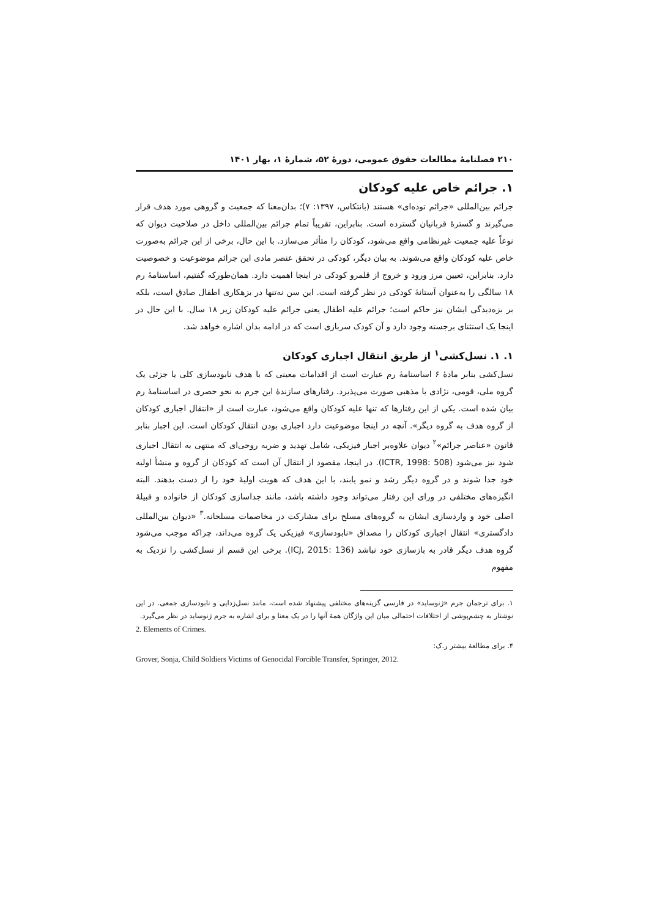۲۱۰ فصلنامهٔ مطالعات حقوق عمومی، دورهٔ ۵۲، شمارهٔ ۱، بهار ۱۴۰۱
۱. جرائم خاص علیه کودکان
جرائم بین‌المللی «جرائم توده‌ای» هستند (بانتکاس، ۱۳۹۷: ۷)؛ بدان‌معنا که جمعیت و گروهی مورد هدف قرار می‌گیرند و گسترهٔ قربانیان گسترده است. بنابراین، تقریباً تمام جرائم بین‌المللی داخل در صلاحیت دیوان که نوعاً علیه جمعیت غیرنظامی واقع می‌شود، کودکان را متأثر می‌سازد. با این حال، برخی از این جرائم به‌صورت خاص علیه کودکان واقع می‌شوند. به بیان دیگر، کودکی در تحقق عنصر مادی این جرائم موضوعیت و خصوصیت دارد. بنابراین، تعیین مرز ورود و خروج از قلمرو کودکی در اینجا اهمیت دارد. همان‌طورکه گفتیم، اساسنامهٔ رم ۱۸ سالگی را به‌عنوان آستانهٔ کودکی در نظر گرفته است. این سن نه‌تنها در بزهکاری اطفال صادق است، بلکه بر بزه‌دیدگی ایشان نیز حاکم است؛ جرائم علیه اطفال یعنی جرائم علیه کودکان زیر ۱۸ سال. با این حال در اینجا یک استثنای برجسته وجود دارد و آن کودک سربازی است که در ادامه بدان اشاره خواهد شد.
۱. ۱. نسل‌کشی<sup>۱</sup> از طریق انتقال اجباری کودکان
نسل‌کشی بنابر مادهٔ ۶ اساسنامهٔ رم عبارت است از اقدامات معینی که با هدف نابودسازی کلی یا جزئی یک گروه ملی، قومی، نژادی یا مذهبی صورت می‌پذیرد. رفتارهای سازندهٔ این جرم به نحو حصری در اساسنامهٔ رم بیان شده است. یکی از این رفتارها که تنها علیه کودکان واقع می‌شود، عبارت است از «انتقال اجباری کودکان از گروه هدف به گروه دیگر». آنچه در اینجا موضوعیت دارد اجباری بودن انتقال کودکان است. این اجبار بنابر قانون «عناصر جرائم»<sup>۲</sup> دیوان علاوه‌بر اجبار فیزیکی، شامل تهدید و ضربه روحی‌ای که منتهی به انتقال اجباری شود نیز می‌شود (ICTR, 1998: 508). در اینجا، مقصود از انتقال آن است که کودکان از گروه و منشأ اولیه خود جدا شوند و در گروه دیگر رشد و نمو یابند، با این هدف که هویت اولیهٔ خود را از دست بدهند. البته انگیزه‌های مختلفی در ورای این رفتار می‌تواند وجود داشته باشد، مانند جداسازی کودکان از خانواده و قبیلهٔ اصلی خود و واردسازی ایشان به گروه‌های مسلح برای مشارکت در مخاصمات مسلحانه.<sup>۳</sup> «دیوان بین‌المللی دادگستری» انتقال اجباری کودکان را مصداق «نابودسازی» فیزیکی یک گروه می‌داند، چراکه موجب می‌شود گروه هدف دیگر قادر به بازسازی خود نباشد (ICJ, 2015: 136). برخی این قسم از نسل‌کشی را نزدیک به مفهوم
۱. برای ترجمان جرم «ژنوساید» در فارسی گزینه‌های مختلفی پیشنهاد شده است، مانند نسل‌زدایی و نابودسازی جمعی. در این نوشتار به چشم‌پوشی از اختلافات احتمالی میان این واژگان همهٔ آنها را در یک معنا و برای اشاره به جرم ژنوساید در نظر می‌گیرد.
2. Elements of Crimes.
۴. برای مطالعهٔ بیشتر ر.ک:
Grover, Sonja, Child Soldiers Victims of Genocidal Forcible Transfer, Springer, 2012.